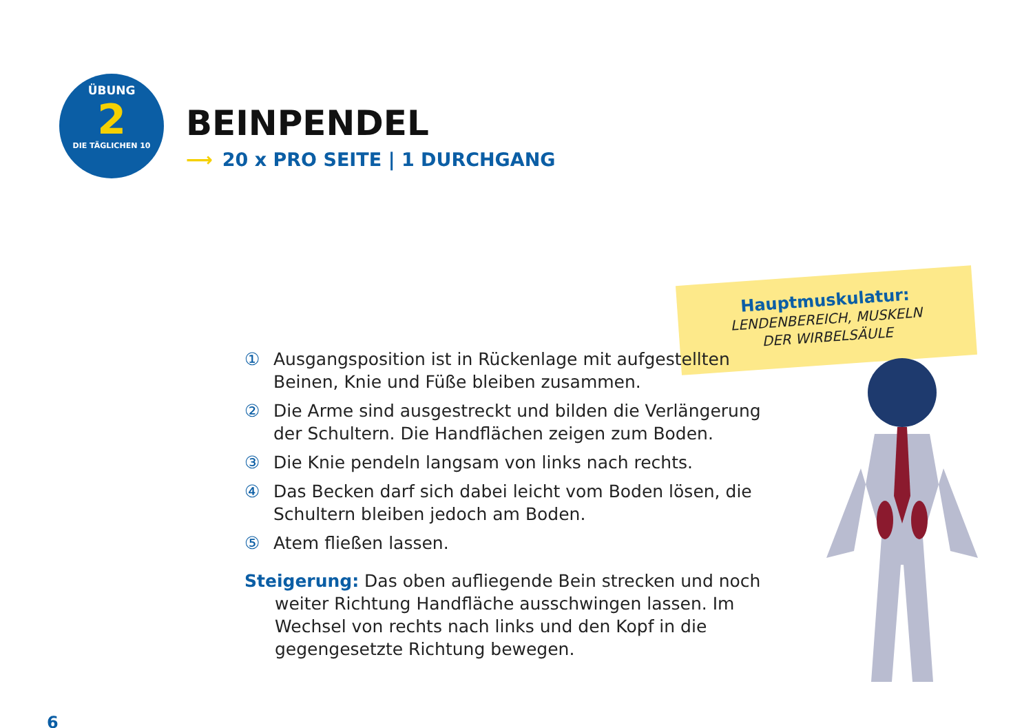ÜBUNG
2
DIE TÄGLICHEN 10
BEINPENDEL
⟶ 20 x PRO SEITE | 1 DURCHGANG
Hauptmuskulatur:
LENDENBEREICH, MUSKELN
DER WIRBELSÄULE
① Ausgangsposition ist in Rückenlage mit aufgestellten Beinen, Knie und Füße bleiben zusammen.
② Die Arme sind ausgestreckt und bilden die Verlängerung der Schultern. Die Handflächen zeigen zum Boden.
③ Die Knie pendeln langsam von links nach rechts.
④ Das Becken darf sich dabei leicht vom Boden lösen, die Schultern bleiben jedoch am Boden.
⑤ Atem fließen lassen.
Steigerung: Das oben aufliegende Bein strecken und noch weiter Richtung Handfläche ausschwingen lassen. Im Wechsel von rechts nach links und den Kopf in die gegengesetzte Richtung bewegen.
6